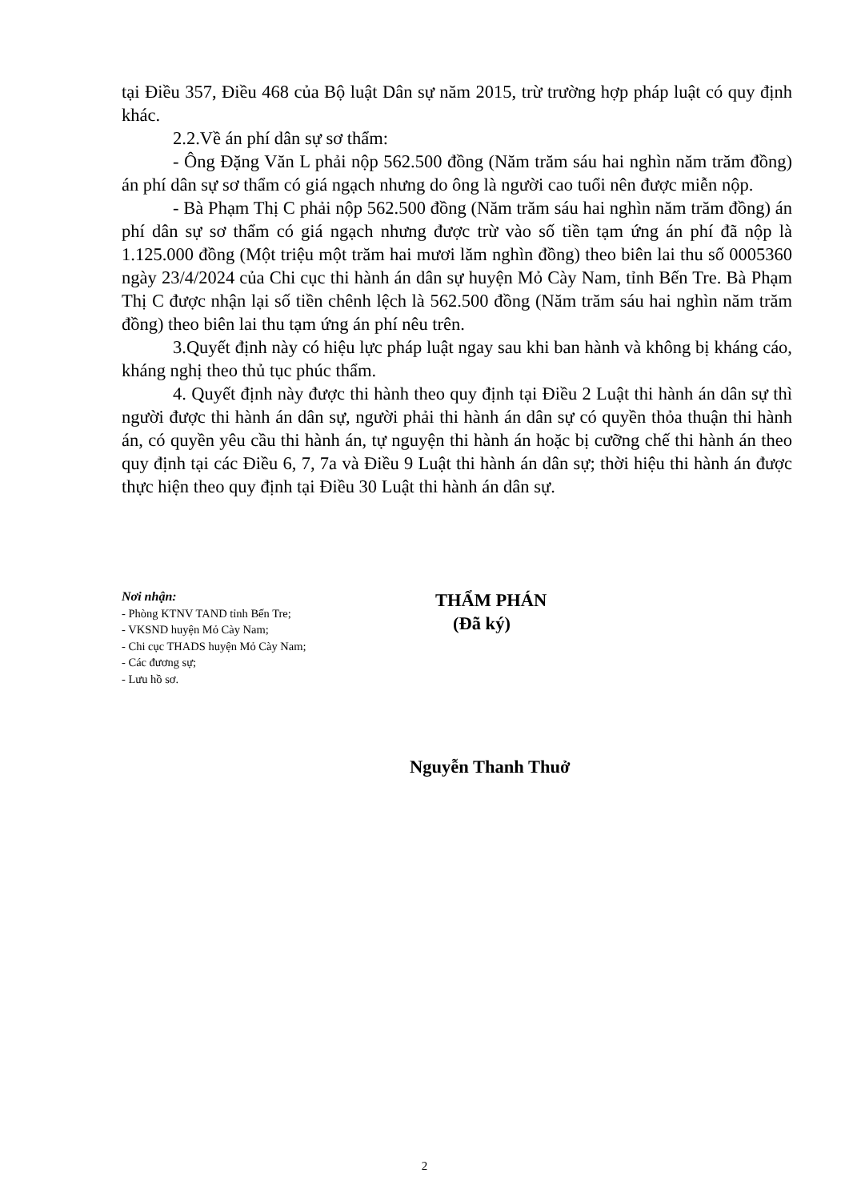tại Điều 357, Điều 468 của Bộ luật Dân sự năm 2015, trừ trường hợp pháp luật có quy định khác.
2.2.Về án phí dân sự sơ thẩm:
- Ông Đặng Văn L phải nộp 562.500 đồng (Năm trăm sáu hai nghìn năm trăm đồng) án phí dân sự sơ thẩm có giá ngạch nhưng do ông là người cao tuổi nên được miễn nộp.
- Bà Phạm Thị C phải nộp 562.500 đồng (Năm trăm sáu hai nghìn năm trăm đồng) án phí dân sự sơ thẩm có giá ngạch nhưng được trừ vào số tiền tạm ứng án phí đã nộp là 1.125.000 đồng (Một triệu một trăm hai mươi lăm nghìn đồng) theo biên lai thu số 0005360 ngày 23/4/2024 của Chi cục thi hành án dân sự huyện Mỏ Cày Nam, tỉnh Bến Tre. Bà Phạm Thị C được nhận lại số tiền chênh lệch là 562.500 đồng (Năm trăm sáu hai nghìn năm trăm đồng) theo biên lai thu tạm ứng án phí nêu trên.
3.Quyết định này có hiệu lực pháp luật ngay sau khi ban hành và không bị kháng cáo, kháng nghị theo thủ tục phúc thẩm.
4. Quyết định này được thi hành theo quy định tại Điều 2 Luật thi hành án dân sự thì người được thi hành án dân sự, người phải thi hành án dân sự có quyền thỏa thuận thi hành án, có quyền yêu cầu thi hành án, tự nguyện thi hành án hoặc bị cưỡng chế thi hành án theo quy định tại các Điều 6, 7, 7a và Điều 9 Luật thi hành án dân sự; thời hiệu thi hành án được thực hiện theo quy định tại Điều 30 Luật thi hành án dân sự.
Nơi nhận:
- Phòng KTNV TAND tỉnh Bến Tre;
- VKSND huyện Mỏ Cày Nam;
- Chi cục THADS huyện Mỏ Cày Nam;
- Các đương sự;
- Lưu hồ sơ.
THẨM PHÁN
(Đã ký)
Nguyễn Thanh Thuở
2